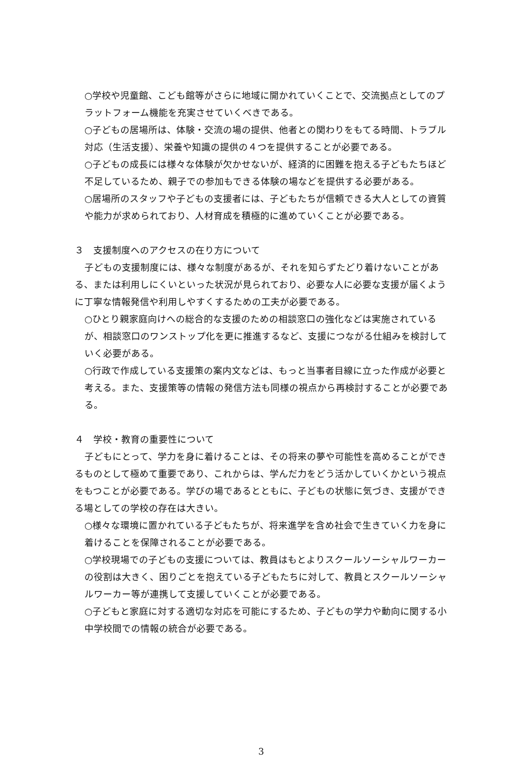○学校や児童館、こども館等がさらに地域に開かれていくことで、交流拠点としてのプラットフォーム機能を充実させていくべきである。
○子どもの居場所は、体験・交流の場の提供、他者との関わりをもてる時間、トラブル対応（生活支援）、栄養や知識の提供の４つを提供することが必要である。
○子どもの成長には様々な体験が欠かせないが、経済的に困難を抱える子どもたちほど不足しているため、親子での参加もできる体験の場などを提供する必要がある。
○居場所のスタッフや子どもの支援者には、子どもたちが信頼できる大人としての資質や能力が求められており、人材育成を積極的に進めていくことが必要である。
３　支援制度へのアクセスの在り方について
子どもの支援制度には、様々な制度があるが、それを知らずたどり着けないことがある、または利用しにくいといった状況が見られており、必要な人に必要な支援が届くように丁寧な情報発信や利用しやすくするための工夫が必要である。
○ひとり親家庭向けへの総合的な支援のための相談窓口の強化などは実施されているが、相談窓口のワンストップ化を更に推進するなど、支援につながる仕組みを検討していく必要がある。
○行政で作成している支援策の案内文などは、もっと当事者目線に立った作成が必要と考える。また、支援策等の情報の発信方法も同様の視点から再検討することが必要である。
４　学校・教育の重要性について
子どもにとって、学力を身に着けることは、その将来の夢や可能性を高めることができるものとして極めて重要であり、これからは、学んだ力をどう活かしていくかという視点をもつことが必要である。学びの場であるとともに、子どもの状態に気づき、支援ができる場としての学校の存在は大きい。
○様々な環境に置かれている子どもたちが、将来進学を含め社会で生きていく力を身に着けることを保障されることが必要である。
○学校現場での子どもの支援については、教員はもとよりスクールソーシャルワーカーの役割は大きく、困りごとを抱えている子どもたちに対して、教員とスクールソーシャルワーカー等が連携して支援していくことが必要である。
○子どもと家庭に対する適切な対応を可能にするため、子どもの学力や動向に関する小中学校間での情報の統合が必要である。
3